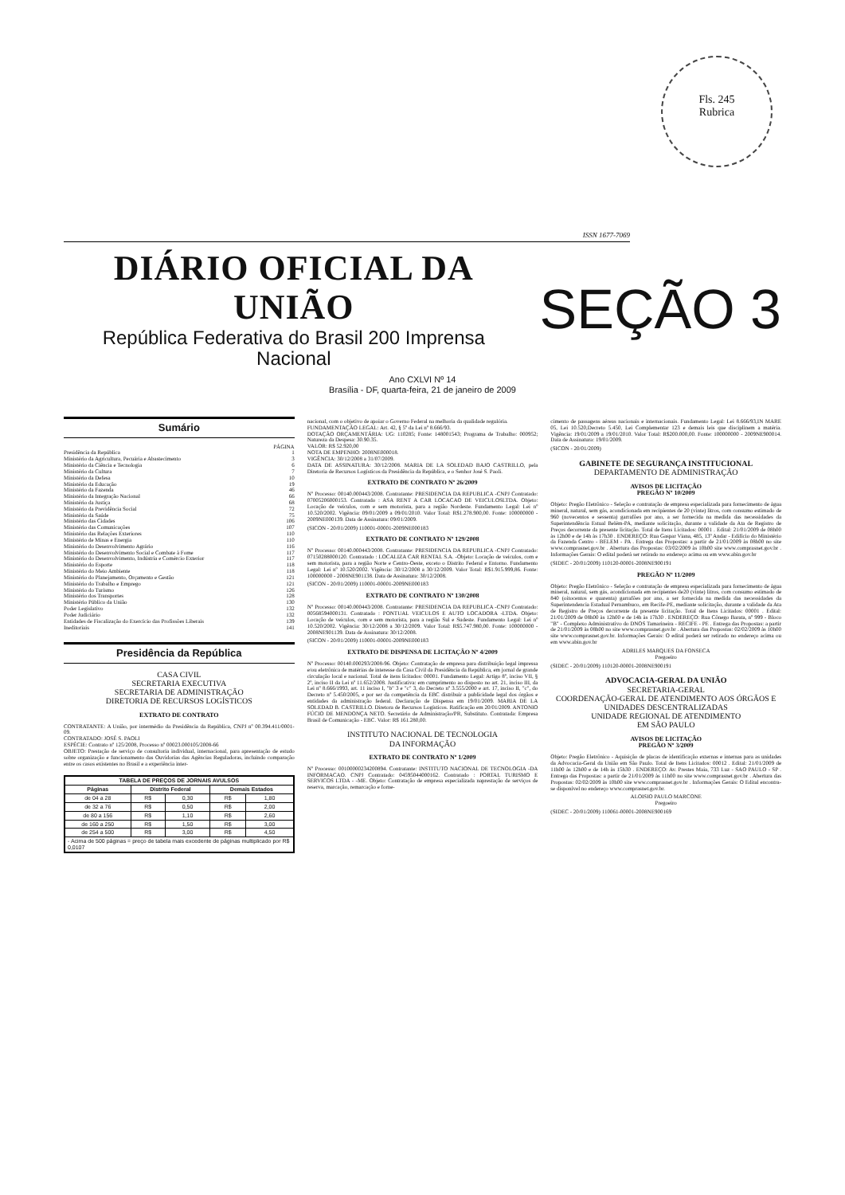Fls. 245
Rubrica
ISSN 1677-7069
DIÁRIO OFICIAL DA UNIÃO
República Federativa do Brasil 200 Imprensa Nacional
SEÇÃO 3
Ano CXLVI Nº 14
Brasília - DF, quarta-feira, 21 de janeiro de 2009
Sumário
PÁGINA
Presidência da República 1
Ministério da Agricultura, Pecuária e Abastecimento 3
Ministério da Ciência e Tecnologia 6
Ministério da Cultura 7
Ministério da Defesa 10
Ministério da Educação 19
Ministério da Fazenda 46
Ministério da Integração Nacional 66
Ministério da Justiça 68
Ministério da Previdência Social 72
Ministério da Saúde 75
Ministério das Cidades 106
Ministério das Comunicações 107
Ministério das Relações Exteriores 110
Ministério de Minas e Energia 110
Ministério do Desenvolvimento Agrário 116
Ministério do Desenvolvimento Social e Combate à Fome 117
Ministério do Desenvolvimento, Indústria e Comércio Exterior 117
Ministério do Esporte 118
Ministério do Meio Ambiente 118
Ministério do Planejamento, Orçamento e Gestão 121
Ministério do Trabalho e Emprego 121
Ministério do Turismo 126
Ministério dos Transportes 128
Ministério Público da União 130
Poder Legislativo 132
Poder Judiciário 132
Entidades de Fiscalização do Exercício das Profissões Liberais 139
Ineditoriais 141
Presidência da República
CASA CIVIL
SECRETARIA EXECUTIVA
SECRETARIA DE ADMINISTRAÇÃO
DIRETORIA DE RECURSOS LOGÍSTICOS
EXTRATO DE CONTRATO
CONTRATANTE: A União, por intermédio da Presidência da República, CNPJ nº 00.394.411/0001-09.
CONTRATADO: JOSÉ S. PAOLI
ESPÉCIE: Contrato nº 125/2008, Processo nº 00023.000105/2008-66
OBJETO: Prestação de serviço de consultoria individual, internacional, para apresentação de estudo sobre organização e funcionamento das Ouvidorias das Agências Reguladoras, incluindo comparação entre os casos existentes no Brasil e a experiência inter-
| TABELA DE PREÇOS DE JORNAIS AVULSOS | | | | |
| --- | --- | --- | --- | --- |
| Páginas | Distrito Federal | | Demais Estados | |
| de 04 a 28 | R$ | 0,30 | R$ | 1,80 |
| de 32 a 76 | R$ | 0,50 | R$ | 2,00 |
| de 80 a 156 | R$ | 1,10 | R$ | 2,60 |
| de 160 a 250 | R$ | 1,50 | R$ | 3,00 |
| de 254 a 500 | R$ | 3,00 | R$ | 4,50 |
| - Acima de 500 páginas = preço de tabela mais excedente de páginas multiplicado por R$ 0,0107 | | | | |
nacional, com o objetivo de apoiar o Governo Federal na melhoria da qualidade regulória.
FUNDAMENTAÇÃO LEGAL: Art. 42, § 5º da Lei nº 8.666/93.
DOTAÇÃO ORÇAMENTÁRIA: UG: 110285; Fonte: 148001543; Programa de Trabalho: 000952; Natureza da Despesa: 30.90.35.
VALOR: R$ 52.920,00
NOTA DE EMPENHO: 2008NE000018.
VIGÊNCIA: 30/12/2008 a 31/07/2009.
DATA DE ASSINATURA: 30/12/2008. MARIA DE LA SOLEDAD BAJO CASTRILLO, pela Diretoria de Recursos Logísticos da Presidência da República, e o Senhor José S. Paoli.
EXTRATO DE CONTRATO Nº 26/2009
Nº Processo: 00140.000443/2008. Contratante: PRESIDENCIA DA REPUBLICA -CNPJ Contratado: 07005206000153. Contratado : ASA RENT A CAR LOCACAO DE VEICULOSLTDA. Objeto: Locação de veículos, com e sem motorista, para a região Nordeste. Fundamento Legal: Lei nº 10.520/2002. Vigência: 09/01/2009 a 09/01/2010. Valor Total: R$1.278.900,00. Fonte: 100000000 - 2009NE000139. Data de Assinatura: 09/01/2009.
(SICON - 20/01/2009) 110001-00001-2009NE000183
EXTRATO DE CONTRATO Nº 129/2008
Nº Processo: 00140.000443/2008. Contratante: PRESIDENCIA DA REPUBLICA -CNPJ Contratado: 07150288000120. Contratado : LOCALIZA CAR RENTAL S.A. -Objeto: Locação de veículos, com e sem motorista, para a região Norte e Centro-Oeste, exceto o Distrito Federal e Entorno. Fundamento Legal: Lei nº 10.520/2002. Vigência: 30/12/2008 a 30/12/2009. Valor Total: R$1.915.999,86. Fonte: 100000000 - 2008NE901138. Data de Assinatura: 30/12/2008.
(SICON - 20/01/2009) 110001-00001-2009NE000183
EXTRATO DE CONTRATO Nº 130/2008
Nº Processo: 00140.000443/2008. Contratante: PRESIDENCIA DA REPUBLICA -CNPJ Contratado: 00568594000131. Contratado : PONTUAL VEICULOS E AUTO LOCADORA -LTDA. Objeto: Locação de veículos, com e sem motorista, para a região Sul e Sudeste. Fundamento Legal: Lei nº 10.520/2002. Vigência: 30/12/2008 a 30/12/2009. Valor Total: R$5.747.980,00. Fonte: 100000000 - 2008NE901139. Data de Assinatura: 30/12/2008.
(SICON - 20/01/2009) 110001-00001-2009NE000183
EXTRATO DE DISPENSA DE LICITAÇÃO Nº 4/2009
Nº Processo: 00140.000293/2008-96. Objeto: Contratação de empresa para distribuição legal impressa e/ou eletrônica de matérias de interesse da Casa Civil da Presidência da República, em jornal de grande circulação local e nacional. Total de itens licitados: 00001. Fundamento Legal: Artigo 8º, inciso VII, § 2º, inciso II da Lei nº 11.652/2008. Justificativa: em cumprimento ao disposto no art. 21, inciso III, da Lei nº 8.666/1993, art. 11 inciso I, "b" 3 e "c" 3, do Decreto nº 3.555/2000 e art. 17, inciso II, "c", do Decreto nº 5.450/2005, e por ser da competência da EBC distribuir a publicidade legal dos órgãos e entidades da administração federal. Declaração de Dispensa em 19/01/2009. MARIA DE LA SOLEDAD B. CASTRILLO. Diretora de Recursos Logísticos. Ratificação em 20/01/2009. ANTONIO FÚCIO DE MENDONÇA NETO. Secretário de Administração/PR, Substituto. Contratada: Empresa Brasil de Comunicação - EBC. Valor: R$ 161.280,00.
INSTITUTO NACIONAL DE TECNOLOGIA
DA INFORMAÇÃO
EXTRATO DE CONTRATO Nº 1/2009
Nº Processo: 00100000234200894. Contratante: INSTITUTO NACIONAL DE TECNOLOGIA -DA INFORMACAO. CNPJ Contratado: 04595044000162. Contratado : PORTAL TURISMO E SERVICOS LTDA - -ME. Objeto: Contratação de empresa especializada naprestação de serviços de reserva, marcação, remarcação e forne-
cimento de passagens aéreas nacionais e internacionais. Fundamento Legal: Lei 8.666/93,IN MARE 05, Lei 10.520,Decreto 5.450, Lei Complementar 123 e demais leis que disciplinem a matéria. Vigência: 19/01/2009 a 19/01/2010. Valor Total: R$200.000,00. Fonte: 100000000 - 2009NE900014. Data de Assinatura: 19/01/2009.
(SICON - 20/01/2009)
GABINETE DE SEGURANÇA INSTITUCIONAL
DEPARTAMENTO DE ADMINISTRAÇÃO
AVISOS DE LICITAÇÃO
PREGÃO Nº 10/2009
Objeto: Pregão Eletrônico - Seleção e contratação de empresa especializada para fornecimento de água mineral, natural, sem gás, acondicionada em recipientes de 20 (vinte) litros, com consumo estimado de 960 (novecentos e sessenta) garrafões por ano, a ser fornecida na medida das necessidades da Superintendência Estual Belém-PA, mediante solicitação, durante a validade da Ata de Registro de Preços decorrente da presente licitação. Total de Itens Licitados: 00001 . Edital: 21/01/2009 de 08h00 às 12h00 e de 14h às 17h30 . ENDEREÇO: Rua Gaspar Viana, 485, 13º Andar - Edifício do Ministério da Fazenda Centro - BELEM - PA . Entrega das Propostas: a partir de 21/01/2009 às 08h00 no site www.comprasnet.gov.br . Abertura das Propostas: 03/02/2009 às 10h00 site www.comprasnet.gov.br . Informações Gerais: O edital poderá ser retirado no endereço acima ou em www.abin.gov.br
(SIDEC - 20/01/2009) 110120-00001-2008NE900191
PREGÃO Nº 11/2009
Objeto: Pregão Eletrônico - Seleção e contratação de empresa especializada para fornecimento de água mineral, natural, sem gás, acondicionada em recipientes de20 (vinte) litros, com consumo estimado de 840 (oitocentos e quarenta) garrafões por ano, a ser fornecida na medida das necessidades da Superintendencia Estadual Pernambuco, em Recife-PE, mediante solicitação, durante a validade da Ata de Registro de Preços decorrente da presente licitação. Total de Itens Licitados: 00001 . Edital: 21/01/2009 de 08h00 às 12h00 e de 14h às 17h30 . ENDEREÇO: Rua Cônego Barata, nº 999 - Bloco "B" - Complexo Administrativo do DNOS Tamarineira - RECIFE - PE . Entrega das Propostas: a partir de 21/01/2009 às 08h00 no site www.comprasnet.gov.br . Abertura das Propostas: 02/02/2009 às 10h00 site www.comprasnet.gov.br. Informações Gerais: O edital poderá ser retirado no endereço acima ou em www.abin.gov.br
ADRILES MARQUES DA FONSECA
Pregoeiro
(SIDEC - 20/01/2009) 110120-00001-2008NE900191
ADVOCACIA-GERAL DA UNIÃO
SECRETARIA-GERAL
COORDENAÇÃO-GERAL DE ATENDIMENTO AOS ÓRGÃOS E UNIDADES DESCENTRALIZADAS
UNIDADE REGIONAL DE ATENDIMENTO
EM SÃO PAULO
AVISOS DE LICITAÇÃO
PREGÃO Nº 3/2009
Objeto: Pregão Eletrônico - Aquisição de placas de identificação externas e internas para as unidades da Advocacia-Geral da União em São Paulo. Total de Itens Licitados: 00012 . Edital: 21/01/2009 de 11h00 às 12h00 e de 14h às 15h30 . ENDEREÇO: Av. Prestes Maia, 733 Luz - SAO PAULO - SP . Entrega das Propostas: a partir de 21/01/2009 às 11h00 no site www.comprasnet.gov.br . Abertura das Propostas: 02/02/2009 às 10h00 site www.comprasnet.gov.br . Informações Gerais: O Edital encontra-se disponível no endereço www.comprasnet.gov.br.
ALOISIO PAULO MARCONE
Pregoeiro
(SIDEC - 20/01/2009) 110061-00001-2008NE900169